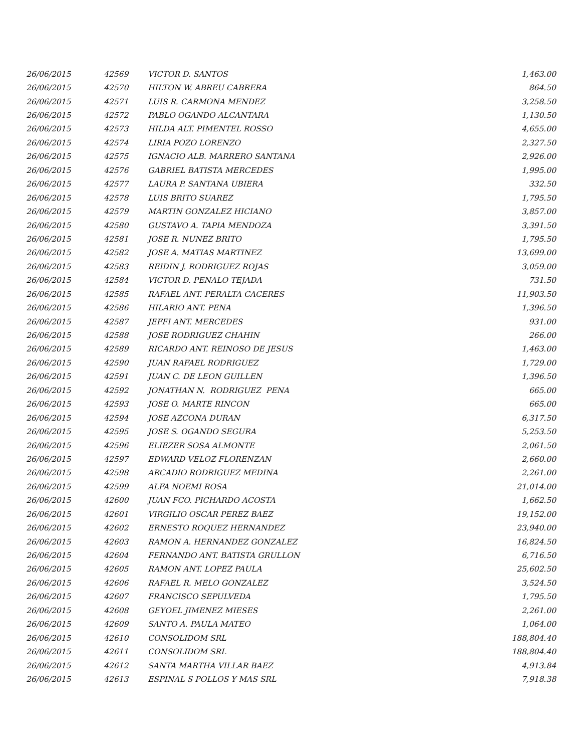| 26/06/2015 | 42569 | VICTOR D. SANTOS | 1,463.00 |
| 26/06/2015 | 42570 | HILTON W. ABREU CABRERA | 864.50 |
| 26/06/2015 | 42571 | LUIS R. CARMONA MENDEZ | 3,258.50 |
| 26/06/2015 | 42572 | PABLO OGANDO ALCANTARA | 1,130.50 |
| 26/06/2015 | 42573 | HILDA ALT. PIMENTEL ROSSO | 4,655.00 |
| 26/06/2015 | 42574 | LIRIA POZO LORENZO | 2,327.50 |
| 26/06/2015 | 42575 | IGNACIO ALB. MARRERO SANTANA | 2,926.00 |
| 26/06/2015 | 42576 | GABRIEL BATISTA MERCEDES | 1,995.00 |
| 26/06/2015 | 42577 | LAURA P. SANTANA UBIERA | 332.50 |
| 26/06/2015 | 42578 | LUIS BRITO SUAREZ | 1,795.50 |
| 26/06/2015 | 42579 | MARTIN GONZALEZ HICIANO | 3,857.00 |
| 26/06/2015 | 42580 | GUSTAVO A. TAPIA MENDOZA | 3,391.50 |
| 26/06/2015 | 42581 | JOSE R. NUNEZ BRITO | 1,795.50 |
| 26/06/2015 | 42582 | JOSE A. MATIAS MARTINEZ | 13,699.00 |
| 26/06/2015 | 42583 | REIDIN J. RODRIGUEZ ROJAS | 3,059.00 |
| 26/06/2015 | 42584 | VICTOR D. PENALO TEJADA | 731.50 |
| 26/06/2015 | 42585 | RAFAEL ANT. PERALTA CACERES | 11,903.50 |
| 26/06/2015 | 42586 | HILARIO ANT. PENA | 1,396.50 |
| 26/06/2015 | 42587 | JEFFI ANT. MERCEDES | 931.00 |
| 26/06/2015 | 42588 | JOSE RODRIGUEZ CHAHIN | 266.00 |
| 26/06/2015 | 42589 | RICARDO ANT. REINOSO DE JESUS | 1,463.00 |
| 26/06/2015 | 42590 | JUAN RAFAEL RODRIGUEZ | 1,729.00 |
| 26/06/2015 | 42591 | JUAN C. DE LEON GUILLEN | 1,396.50 |
| 26/06/2015 | 42592 | JONATHAN N. RODRIGUEZ PENA | 665.00 |
| 26/06/2015 | 42593 | JOSE O. MARTE RINCON | 665.00 |
| 26/06/2015 | 42594 | JOSE AZCONA DURAN | 6,317.50 |
| 26/06/2015 | 42595 | JOSE S. OGANDO SEGURA | 5,253.50 |
| 26/06/2015 | 42596 | ELIEZER SOSA ALMONTE | 2,061.50 |
| 26/06/2015 | 42597 | EDWARD VELOZ FLORENZAN | 2,660.00 |
| 26/06/2015 | 42598 | ARCADIO RODRIGUEZ MEDINA | 2,261.00 |
| 26/06/2015 | 42599 | ALFA NOEMI ROSA | 21,014.00 |
| 26/06/2015 | 42600 | JUAN FCO. PICHARDO ACOSTA | 1,662.50 |
| 26/06/2015 | 42601 | VIRGILIO OSCAR PEREZ BAEZ | 19,152.00 |
| 26/06/2015 | 42602 | ERNESTO ROQUEZ HERNANDEZ | 23,940.00 |
| 26/06/2015 | 42603 | RAMON A. HERNANDEZ GONZALEZ | 16,824.50 |
| 26/06/2015 | 42604 | FERNANDO ANT. BATISTA GRULLON | 6,716.50 |
| 26/06/2015 | 42605 | RAMON ANT. LOPEZ PAULA | 25,602.50 |
| 26/06/2015 | 42606 | RAFAEL R. MELO GONZALEZ | 3,524.50 |
| 26/06/2015 | 42607 | FRANCISCO SEPULVEDA | 1,795.50 |
| 26/06/2015 | 42608 | GEYOEL JIMENEZ MIESES | 2,261.00 |
| 26/06/2015 | 42609 | SANTO A. PAULA MATEO | 1,064.00 |
| 26/06/2015 | 42610 | CONSOLIDOM SRL | 188,804.40 |
| 26/06/2015 | 42611 | CONSOLIDOM SRL | 188,804.40 |
| 26/06/2015 | 42612 | SANTA MARTHA VILLAR BAEZ | 4,913.84 |
| 26/06/2015 | 42613 | ESPINAL S POLLOS Y MAS SRL | 7,918.38 |